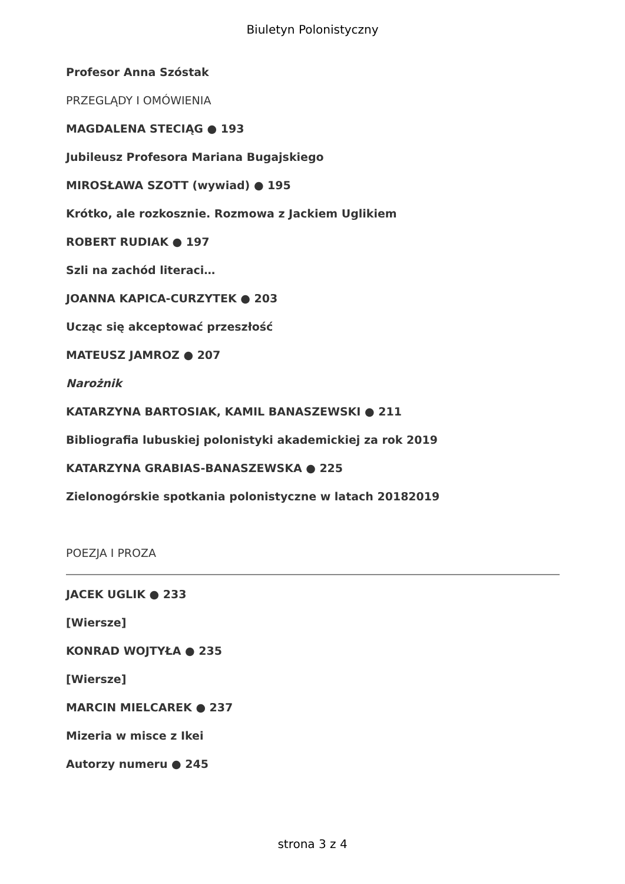Biuletyn Polonistyczny
Profesor Anna Szóstak
PRZEGLĄDY I OMÓWIENIA
MAGDALENA STECIĄG ● 193
Jubileusz Profesora Mariana Bugajskiego
MIROSŁAWA SZOTT (wywiad) ● 195
Krótko, ale rozkosznie. Rozmowa z Jackiem Uglikiem
ROBERT RUDIAK ● 197
Szli na zachód literaci…
JOANNA KAPICA-CURZYTEK ● 203
Ucząc się akceptować przeszłość
MATEUSZ JAMROZ ● 207
Narożnik
KATARZYNA BARTOSIAK, KAMIL BANASZEWSKI ● 211
Bibliografia lubuskiej polonistyki akademickiej za rok 2019
KATARZYNA GRABIAS-BANASZEWSKA ● 225
Zielonogórskie spotkania polonistyczne w latach 20182019
POEZJA I PROZA
JACEK UGLIK ● 233
[Wiersze]
KONRAD WOJTYŁA ● 235
[Wiersze]
MARCIN MIELCAREK ● 237
Mizeria w misce z Ikei
Autorzy numeru ● 245
strona 3 z 4